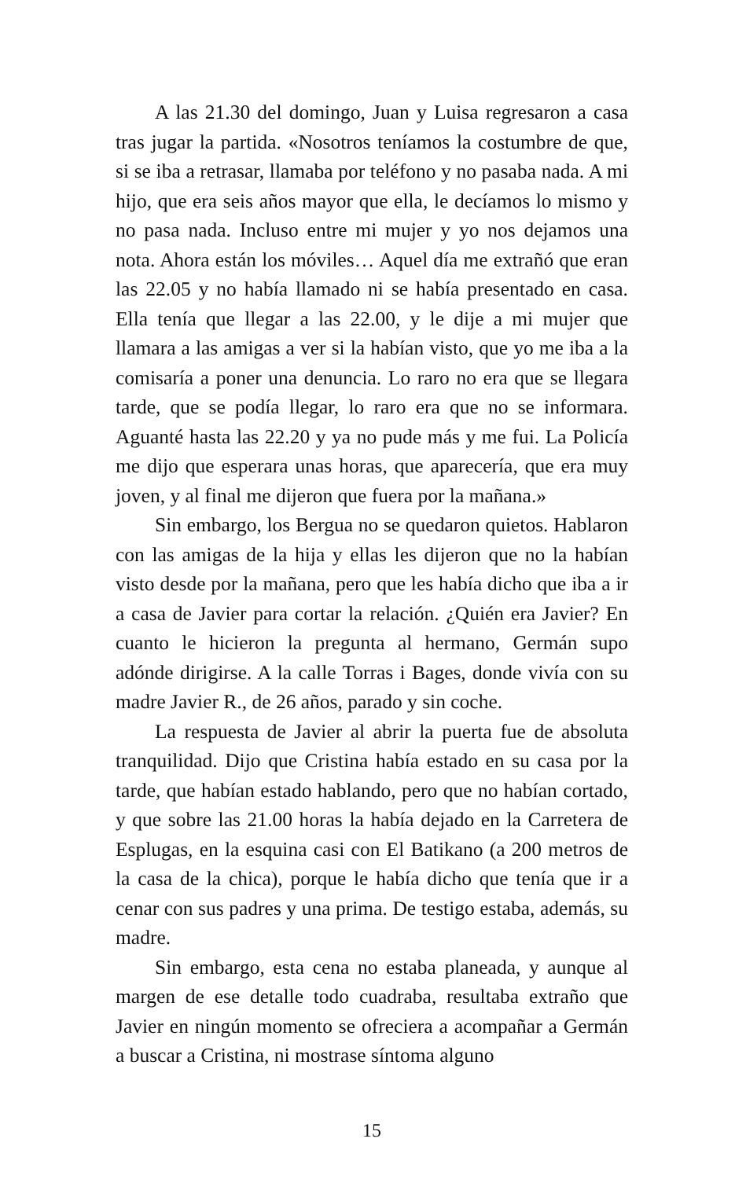A las 21.30 del domingo, Juan y Luisa regresaron a casa tras jugar la partida. «Nosotros teníamos la costumbre de que, si se iba a retrasar, llamaba por teléfono y no pasaba nada. A mi hijo, que era seis años mayor que ella, le decíamos lo mismo y no pasa nada. Incluso entre mi mujer y yo nos dejamos una nota. Ahora están los móviles… Aquel día me extrañó que eran las 22.05 y no había llamado ni se había presentado en casa. Ella tenía que llegar a las 22.00, y le dije a mi mujer que llamara a las amigas a ver si la habían visto, que yo me iba a la comisaría a poner una denuncia. Lo raro no era que se llegara tarde, que se podía llegar, lo raro era que no se informara. Aguanté hasta las 22.20 y ya no pude más y me fui. La Policía me dijo que esperara unas horas, que aparecería, que era muy joven, y al final me dijeron que fuera por la mañana.»
Sin embargo, los Bergua no se quedaron quietos. Hablaron con las amigas de la hija y ellas les dijeron que no la habían visto desde por la mañana, pero que les había dicho que iba a ir a casa de Javier para cortar la relación. ¿Quién era Javier? En cuanto le hicieron la pregunta al hermano, Germán supo adónde dirigirse. A la calle Torras i Bages, donde vivía con su madre Javier R., de 26 años, parado y sin coche.
La respuesta de Javier al abrir la puerta fue de absoluta tranquilidad. Dijo que Cristina había estado en su casa por la tarde, que habían estado hablando, pero que no habían cortado, y que sobre las 21.00 horas la había dejado en la Carretera de Esplugas, en la esquina casi con El Batikano (a 200 metros de la casa de la chica), porque le había dicho que tenía que ir a cenar con sus padres y una prima. De testigo estaba, además, su madre.
Sin embargo, esta cena no estaba planeada, y aunque al margen de ese detalle todo cuadraba, resultaba extraño que Javier en ningún momento se ofreciera a acompañar a Germán a buscar a Cristina, ni mostrase síntoma alguno
15